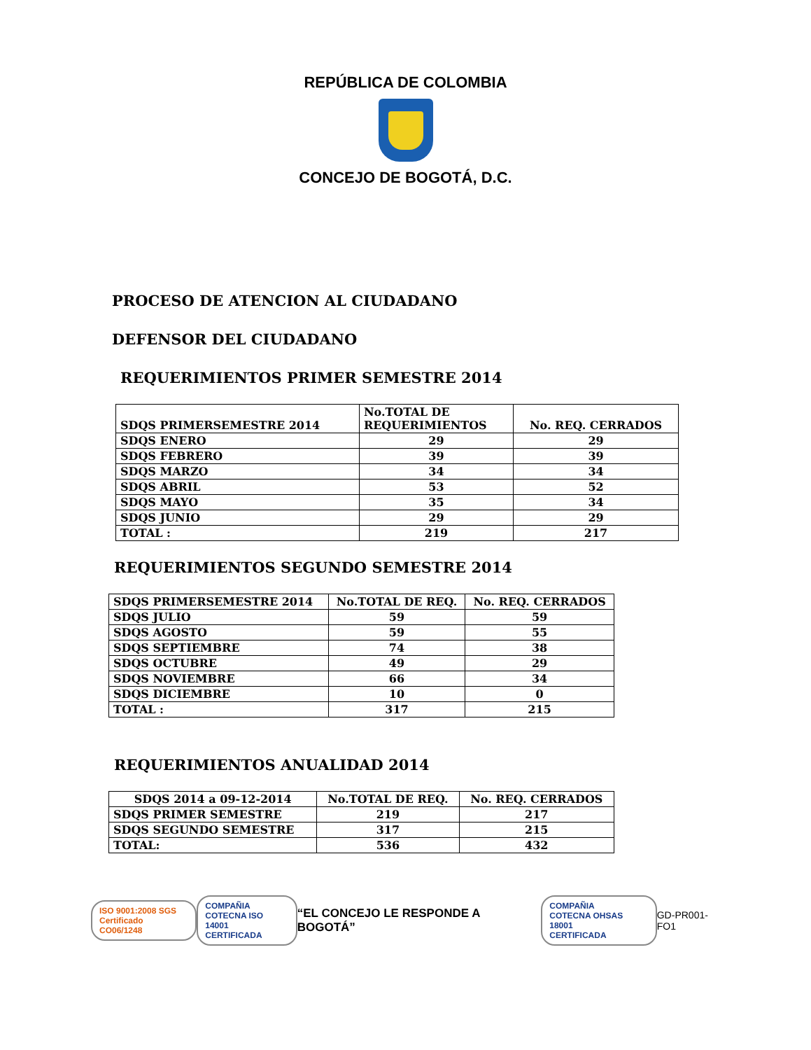REPÚBLICA DE COLOMBIA
CONCEJO DE BOGOTÁ, D.C.
PROCESO DE ATENCION AL CIUDADANO
DEFENSOR DEL CIUDADANO
REQUERIMIENTOS PRIMER SEMESTRE 2014
| SDQS PRIMERSEMESTRE 2014 | No.TOTAL DE REQUERIMIENTOS | No. REQ. CERRADOS |
| --- | --- | --- |
| SDQS ENERO | 29 | 29 |
| SDQS FEBRERO | 39 | 39 |
| SDQS MARZO | 34 | 34 |
| SDQS ABRIL | 53 | 52 |
| SDQS MAYO | 35 | 34 |
| SDQS JUNIO | 29 | 29 |
| TOTAL : | 219 | 217 |
REQUERIMIENTOS SEGUNDO SEMESTRE 2014
| SDQS PRIMERSEMESTRE 2014 | No.TOTAL DE REQ. | No. REQ. CERRADOS |
| --- | --- | --- |
| SDQS JULIO | 59 | 59 |
| SDQS AGOSTO | 59 | 55 |
| SDQS SEPTIEMBRE | 74 | 38 |
| SDQS OCTUBRE | 49 | 29 |
| SDQS NOVIEMBRE | 66 | 34 |
| SDQS DICIEMBRE | 10 | 0 |
| TOTAL : | 317 | 215 |
REQUERIMIENTOS ANUALIDAD 2014
| SDQS 2014 a 09-12-2014 | No.TOTAL DE REQ. | No. REQ. CERRADOS |
| --- | --- | --- |
| SDQS PRIMER SEMESTRE | 219 | 217 |
| SDQS SEGUNDO SEMESTRE | 317 | 215 |
| TOTAL: | 536 | 432 |
ISO 9001:2008 SGS
Certificado CO06/1248
COMPAÑIA
COTECNA ISO 14001
CERTIFICADA
“EL CONCEJO LE RESPONDE A BOGOTÁ”
COMPAÑIA
COTECNA OHSAS 18001
CERTIFICADA
GD-PR001-FO1